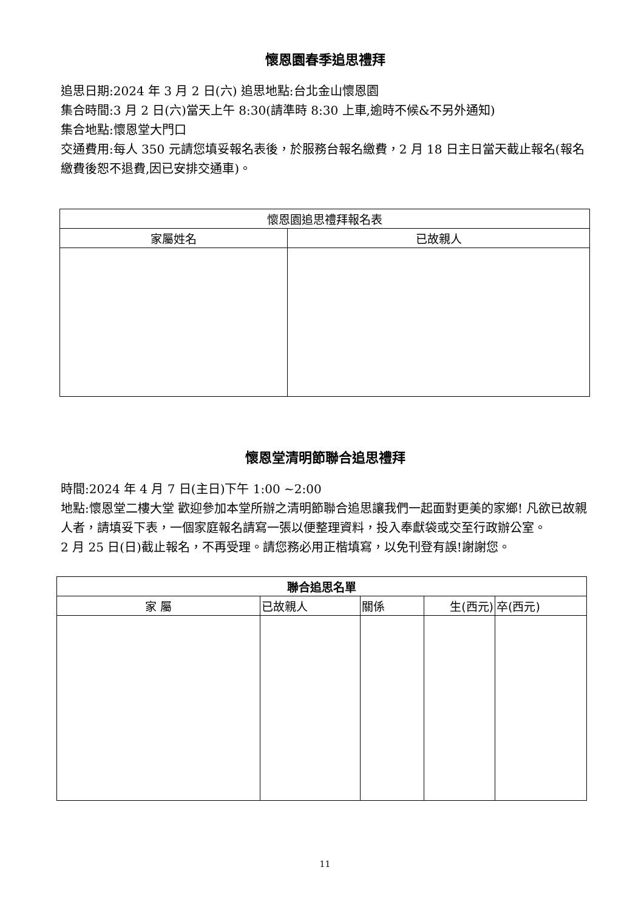懷恩園春季追思禮拜
追思日期:2024 年 3 月 2 日(六) 追思地點:台北金山懷恩園
集合時間:3 月 2 日(六)當天上午 8:30(請準時 8:30 上車,逾時不候&不另外通知)
集合地點:懷恩堂大門口
交通費用:每人 350 元請您填妥報名表後，於服務台報名繳費，2 月 18 日主日當天截止報名(報名繳費後恕不退費,因已安排交通車)。
| 懷恩園追思禮拜報名表 | |
| --- | --- |
| 家屬姓名 | 已故親人 |
懷恩堂清明節聯合追思禮拜
時間:2024 年 4 月 7 日(主日)下午 1:00 ~2:00
地點:懷恩堂二樓大堂 歡迎參加本堂所辦之清明節聯合追思讓我們一起面對更美的家鄉! 凡欲已故親人者，請填妥下表，一個家庭報名請寫一張以便整理資料，投入奉獻袋或交至行政辦公室。
2 月 25 日(日)截止報名，不再受理。請您務必用正楷填寫，以免刊登有誤!謝謝您。
| 聯合追思名單 | | | | |
| --- | --- | --- | --- | --- |
| 家 屬 | 已故親人 | 關係 | 生(西元) | 卒(西元) |
11